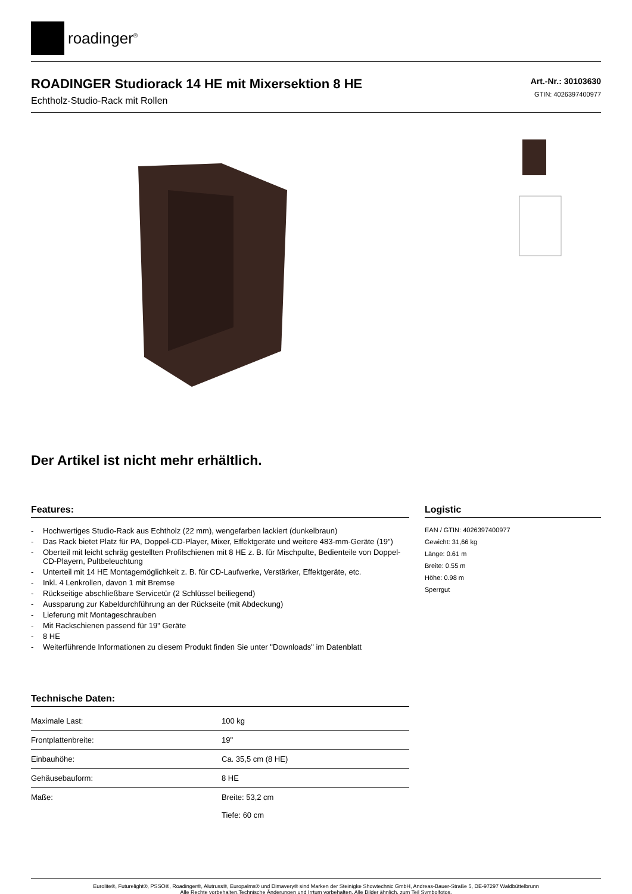roadinger<sup>®</sup>
ROADINGER Studiorack 14 HE mit Mixersektion 8 HE
Echtholz-Studio-Rack mit Rollen
Art.-Nr.: 30103630
GTIN: 4026397400977
Der Artikel ist nicht mehr erhältlich.
Features:
- Hochwertiges Studio-Rack aus Echtholz (22 mm), wengefarben lackiert (dunkelbraun)
- Das Rack bietet Platz für PA, Doppel-CD-Player, Mixer, Effektgeräte und weitere 483-mm-Geräte (19")
- Oberteil mit leicht schräg gestellten Profilschienen mit 8 HE z. B. für Mischpulte, Bedienteile von Doppel-CD-Playern, Pultbeleuchtung
- Unterteil mit 14 HE Montagemöglichkeit z. B. für CD-Laufwerke, Verstärker, Effektgeräte, etc.
- Inkl. 4 Lenkrollen, davon 1 mit Bremse
- Rückseitige abschließbare Servicetür (2 Schlüssel beiliegend)
- Aussparung zur Kabeldurchführung an der Rückseite (mit Abdeckung)
- Lieferung mit Montageschrauben
- Mit Rackschienen passend für 19" Geräte
- 8 HE
- Weiterführende Informationen zu diesem Produkt finden Sie unter "Downloads" im Datenblatt
Technische Daten:
| Maximale Last: | 100 kg |
| Frontplattenbreite: | 19" |
| Einbauhöhe: | Ca. 35,5 cm (8 HE) |
| Gehäusebauform: | 8 HE |
| Maße: | Breite: 53,2 cm Tiefe: 60 cm |
Logistic
EAN / GTIN: 4026397400977
Gewicht: 31,66 kg
Länge: 0.61 m
Breite: 0.55 m
Höhe: 0.98 m
Sperrgut
Eurolite®, Futurelight®, PSSO®, Roadinger®, Alutruss®, Europalms® und Dimavery® sind Marken der Steinigke Showtechnic GmbH, Andreas-Bauer-Straße 5, DE-97297 Waldbüttelbrunn
Alle Rechte vorbehalten.Technische Änderungen und Irrtum vorbehalten. Alle Bilder ähnlich, zum Teil Symbolfotos.